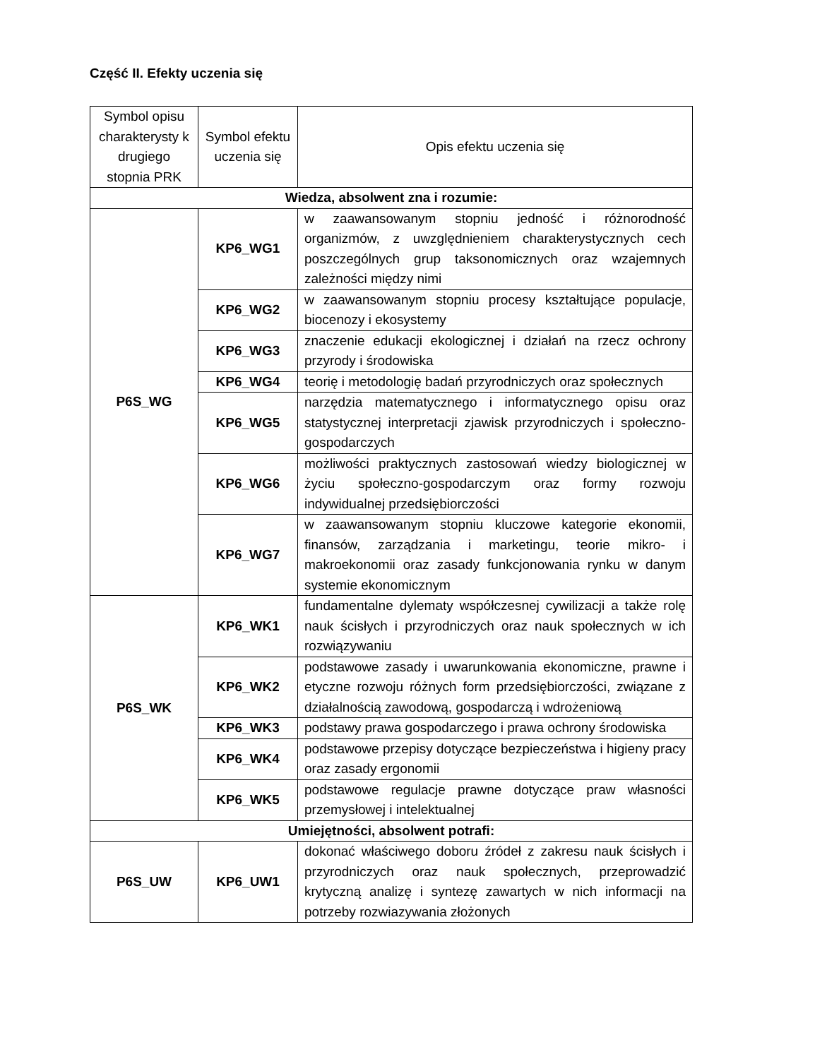Część II. Efekty uczenia się
| Symbol opisu charakterysty k drugiego stopnia PRK | Symbol efektu uczenia się | Opis efektu uczenia się |
| --- | --- | --- |
| Wiedza, absolwent zna i rozumie: | | |
| P6S_WG | KP6_WG1 | w zaawansowanym stopniu jedność i różnorodność organizmów, z uwzględnieniem charakterystycznych cech poszczególnych grup taksonomicznych oraz wzajemnych zależności między nimi |
| | KP6_WG2 | w zaawansowanym stopniu procesy kształtujące populacje, biocenozy i ekosystemy |
| | KP6_WG3 | znaczenie edukacji ekologicznej i działań na rzecz ochrony przyrody i środowiska |
| | KP6_WG4 | teorię i metodologię badań przyrodniczych oraz społecznych |
| | KP6_WG5 | narzędzia matematycznego i informatycznego opisu oraz statystycznej interpretacji zjawisk przyrodniczych i społeczno-gospodarczych |
| | KP6_WG6 | możliwości praktycznych zastosowań wiedzy biologicznej w życiu społeczno-gospodarczym oraz formy rozwoju indywidualnej przedsiębiorczości |
| | KP6_WG7 | w zaawansowanym stopniu kluczowe kategorie ekonomii, finansów, zarządzania i marketingu, teorie mikro- i makroekonomii oraz zasady funkcjonowania rynku w danym systemie ekonomicznym |
| P6S_WK | KP6_WK1 | fundamentalne dylematy współczesnej cywilizacji a także rolę nauk ścisłych i przyrodniczych oraz nauk społecznych w ich rozwiązywaniu |
| | KP6_WK2 | podstawowe zasady i uwarunkowania ekonomiczne, prawne i etyczne rozwoju różnych form przedsiębiorczości, związane z działalnością zawodową, gospodarczą i wdrożeniową |
| | KP6_WK3 | podstawy prawa gospodarczego i prawa ochrony środowiska |
| | KP6_WK4 | podstawowe przepisy dotyczące bezpieczeństwa i higieny pracy oraz zasady ergonomii |
| | KP6_WK5 | podstawowe regulacje prawne dotyczące praw własności przemysłowej i intelektualnej |
| Umiejętności, absolwent potrafi: | | |
| P6S_UW | KP6_UW1 | dokonać właściwego doboru źródeł z zakresu nauk ścisłych i przyrodniczych oraz nauk społecznych, przeprowadzić krytyczną analizę i syntezę zawartych w nich informacji na potrzeby rozwiazywania złożonych |